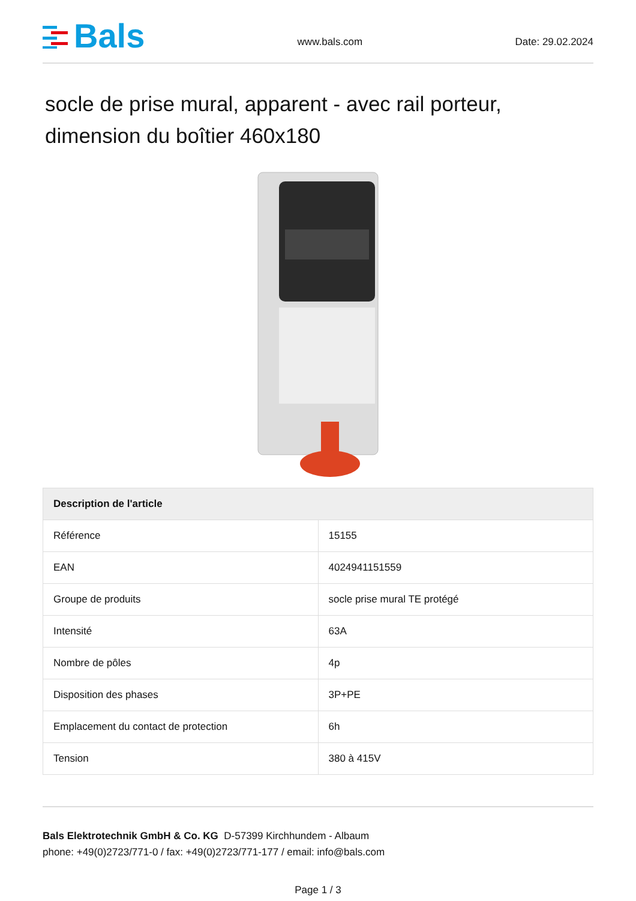Bals
www.bals.com
Date: 29.02.2024
socle de prise mural, apparent - avec rail porteur, dimension du boîtier 460x180
| Description de l'article | |
| --- | --- |
| Référence | 15155 |
| EAN | 4024941151559 |
| Groupe de produits | socle prise mural TE protégé |
| Intensité | 63A |
| Nombre de pôles | 4p |
| Disposition des phases | 3P+PE |
| Emplacement du contact de protection | 6h |
| Tension | 380 à 415V |
Bals Elektrotechnik GmbH & Co. KG D-57399 Kirchhundem - Albaum
phone: +49(0)2723/771-0 / fax: +49(0)2723/771-177 / email: info@bals.com
Page 1 / 3